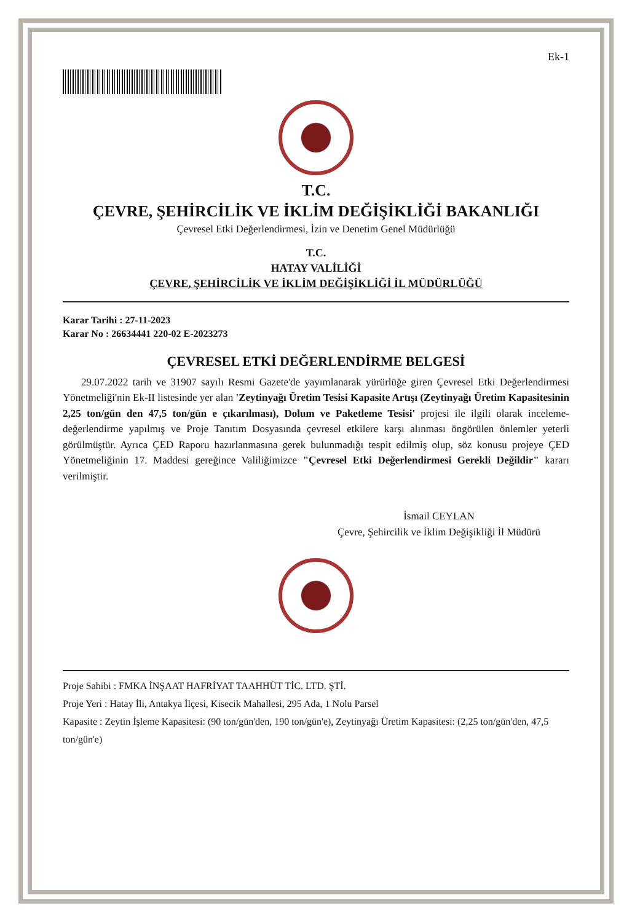Ek-1
T.C.
ÇEVRE, ŞEHİRCİLİK VE İKLİM DEĞİŞİKLİĞİ BAKANLIĞI
Çevresel Etki Değerlendirmesi, İzin ve Denetim Genel Müdürlüğü
T.C.
HATAY VALİLİĞİ
ÇEVRE, ŞEHİRCİLİK VE İKLİM DEĞİŞİKLİĞİ İL MÜDÜRLÜĞÜ
Karar Tarihi : 27-11-2023
Karar No : 26634441 220-02 E-2023273
ÇEVRESEL ETKİ DEĞERLENDİRME BELGESİ
29.07.2022 tarih ve 31907 sayılı Resmi Gazete'de yayımlanarak yürürlüğe giren Çevresel Etki Değerlendirmesi Yönetmeliği'nin Ek-II listesinde yer alan 'Zeytinyağı Üretim Tesisi Kapasite Artışı (Zeytinyağı Üretim Kapasitesinin 2,25 ton/gün den 47,5 ton/gün e çıkarılması), Dolum ve Paketleme Tesisi' projesi ile ilgili olarak inceleme-değerlendirme yapılmış ve Proje Tanıtım Dosyasında çevresel etkilere karşı alınması öngörülen önlemler yeterli görülmüştür. Ayrıca ÇED Raporu hazırlanmasına gerek bulunmadığı tespit edilmiş olup, söz konusu projeye ÇED Yönetmeliğinin 17. Maddesi gereğince Valiliğimizce "Çevresel Etki Değerlendirmesi Gerekli Değildir" kararı verilmiştir.
İsmail CEYLAN
Çevre, Şehircilik ve İklim Değişikliği İl Müdürü
Proje Sahibi : FMKA İNŞAAT HAFRİYAT TAAHHÜT TİC. LTD. ŞTİ.
Proje Yeri : Hatay İli, Antakya İlçesi, Kisecik Mahallesi, 295 Ada, 1 Nolu Parsel
Kapasite : Zeytin İşleme Kapasitesi: (90 ton/gün'den, 190 ton/gün'e), Zeytinyağı Üretim Kapasitesi: (2,25 ton/gün'den, 47,5 ton/gün'e)